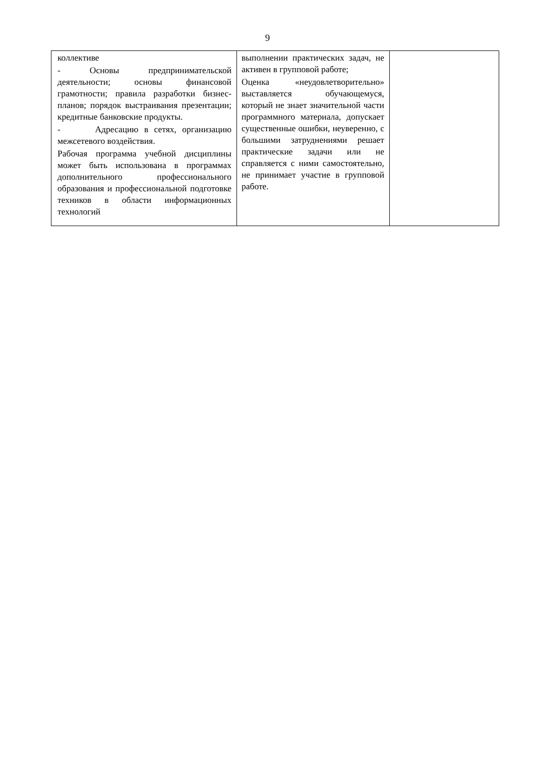9
| коллективе - Основы предпринимательской деятельности; основы финансовой грамотности; правила разработки бизнес-планов; порядок выстраивания презентации; кредитные банковские продукты. - Адресацию в сетях, организацию межсетевого воздействия. Рабочая программа учебной дисциплины может быть использована в программах дополнительного профессионального образования и профессиональной подготовке техников в области информационных технологий | выполнении практических задач, не активен в групповой работе; Оценка «неудовлетворительно» выставляется обучающемуся, который не знает значительной части программного материала, допускает существенные ошибки, неуверенно, с большими затруднениями решает практические задачи или не справляется с ними самостоятельно, не принимает участие в групповой работе. | |